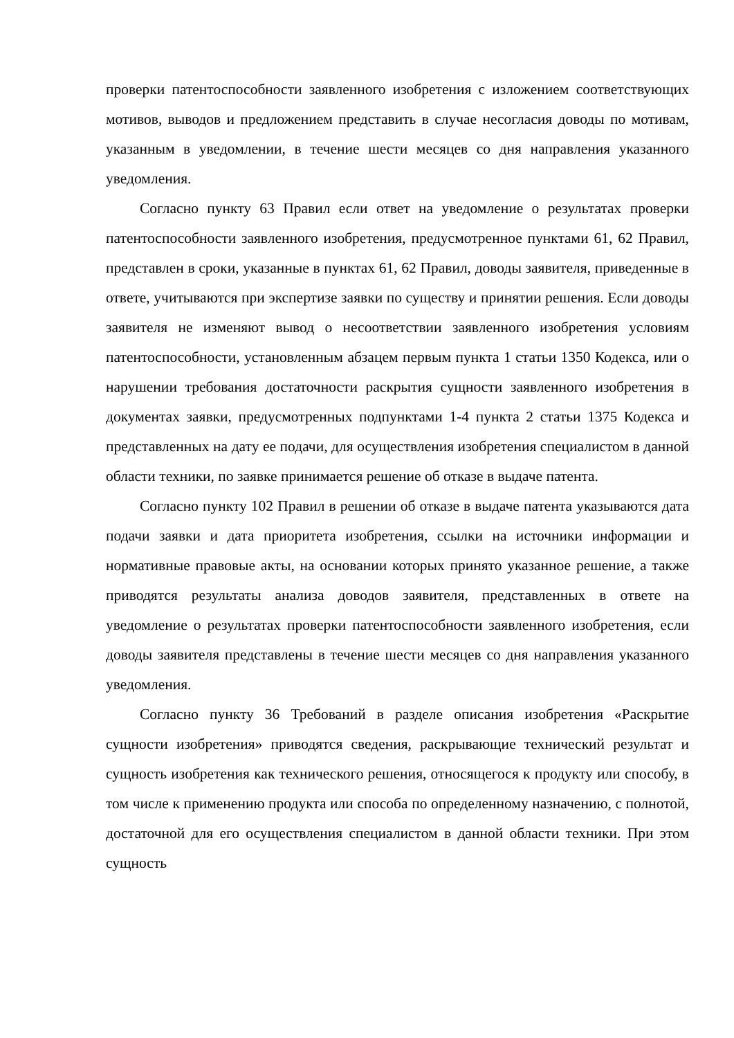проверки патентоспособности заявленного изобретения с изложением соответствующих мотивов, выводов и предложением представить в случае несогласия доводы по мотивам, указанным в уведомлении, в течение шести месяцев со дня направления указанного уведомления.
Согласно пункту 63 Правил если ответ на уведомление о результатах проверки патентоспособности заявленного изобретения, предусмотренное пунктами 61, 62 Правил, представлен в сроки, указанные в пунктах 61, 62 Правил, доводы заявителя, приведенные в ответе, учитываются при экспертизе заявки по существу и принятии решения. Если доводы заявителя не изменяют вывод о несоответствии заявленного изобретения условиям патентоспособности, установленным абзацем первым пункта 1 статьи 1350 Кодекса, или о нарушении требования достаточности раскрытия сущности заявленного изобретения в документах заявки, предусмотренных подпунктами 1-4 пункта 2 статьи 1375 Кодекса и представленных на дату ее подачи, для осуществления изобретения специалистом в данной области техники, по заявке принимается решение об отказе в выдаче патента.
Согласно пункту 102 Правил в решении об отказе в выдаче патента указываются дата подачи заявки и дата приоритета изобретения, ссылки на источники информации и нормативные правовые акты, на основании которых принято указанное решение, а также приводятся результаты анализа доводов заявителя, представленных в ответе на уведомление о результатах проверки патентоспособности заявленного изобретения, если доводы заявителя представлены в течение шести месяцев со дня направления указанного уведомления.
Согласно пункту 36 Требований в разделе описания изобретения «Раскрытие сущности изобретения» приводятся сведения, раскрывающие технический результат и сущность изобретения как технического решения, относящегося к продукту или способу, в том числе к применению продукта или способа по определенному назначению, с полнотой, достаточной для его осуществления специалистом в данной области техники. При этом сущность